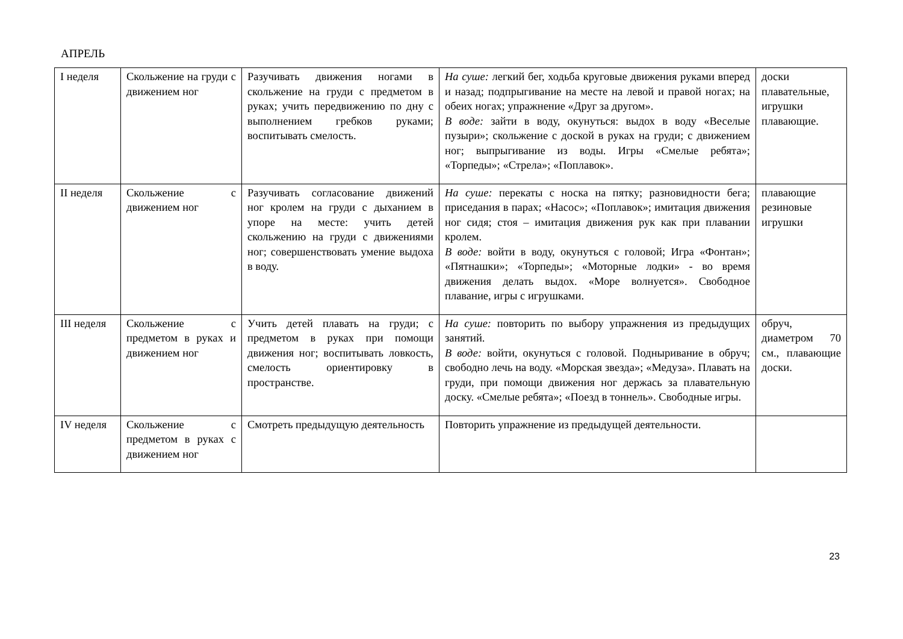АПРЕЛЬ
| I неделя | Скольжение на груди с движением ног | Разучивать движения ногами в скольжение на груди с предметом в руках; учить передвижению по дну с выполнением гребков руками; воспитывать смелость. | На суше: легкий бег, ходьба круговые движения руками вперед и назад; подпрыгивание на месте на левой и правой ногах; на обеих ногах; упражнение «Друг за другом». В воде: зайти в воду, окунуться: выдох в воду «Веселые пузыри»; скольжение с доской в руках на груди; с движением ног; выпрыгивание из воды. Игры «Смелые ребята»; «Торпеды»; «Стрела»; «Поплавок». | доски плавательные, игрушки плавающие. |
| II неделя | Скольжение с движением ног | Разучивать согласование движений ног кролем на груди с дыханием в упоре на месте: учить детей скольжению на груди с движениями ног; совершенствовать умение выдоха в воду. | На суше: перекаты с носка на пятку; разновидности бега; приседания в парах; «Насос»; «Поплавок»; имитация движения ног сидя; стоя – имитация движения рук как при плавании кролем. В воде: войти в воду, окунуться с головой; Игра «Фонтан»; «Пятнашки»; «Торпеды»; «Моторные лодки» - во время движения делать выдох. «Море волнуется». Свободное плавание, игры с игрушками. | плавающие резиновые игрушки |
| III неделя | Скольжение с предметом в руках и движением ног | Учить детей плавать на груди; с предметом в руках при помощи движения ног; воспитывать ловкость, смелость ориентировку в пространстве. | На суше: повторить по выбору упражнения из предыдущих занятий. В воде: войти, окунуться с головой. Подныривание в обруч; свободно лечь на воду. «Морская звезда»; «Медуза». Плавать на груди, при помощи движения ног держась за плавательную доску. «Смелые ребята»; «Поезд в тоннель». Свободные игры. | обруч, диаметром 70 см., плавающие доски. |
| IV неделя | Скольжение с предметом в руках с движением ног | Смотреть предыдущую деятельность | Повторить упражнение из предыдущей деятельности. | |
23